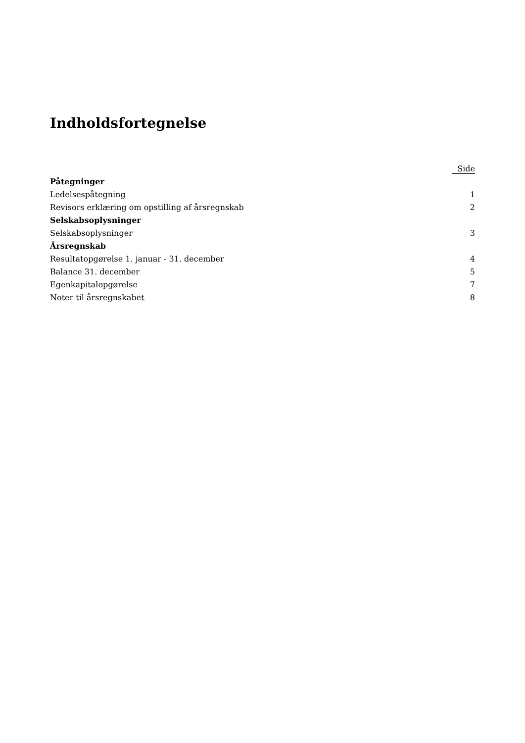Indholdsfortegnelse
| | Side |
| --- | --- |
| Påtegninger | |
| Ledelsespåtegning | 1 |
| Revisors erklæring om opstilling af årsregnskab | 2 |
| Selskabsoplysninger | |
| Selskabsoplysninger | 3 |
| Årsregnskab | |
| Resultatopgørelse 1. januar - 31. december | 4 |
| Balance 31. december | 5 |
| Egenkapitalopgørelse | 7 |
| Noter til årsregnskabet | 8 |